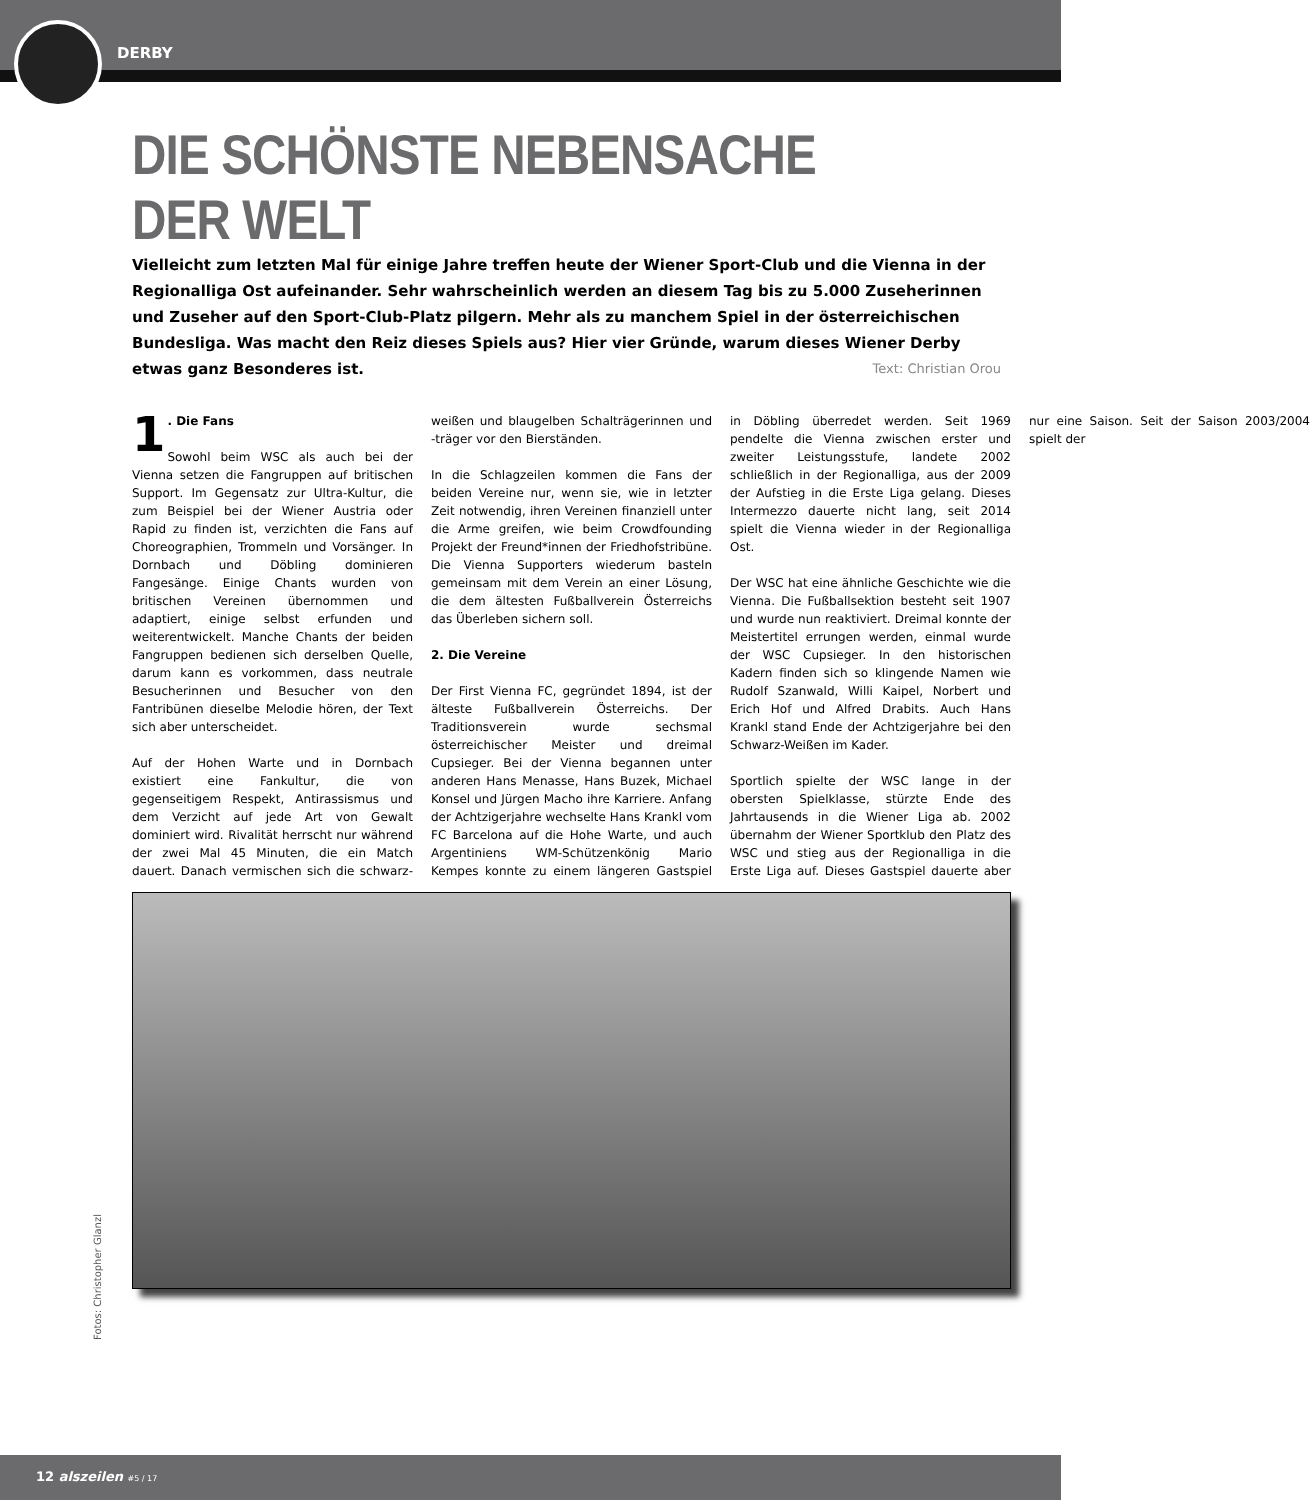DERBY
DIE SCHÖNSTE NEBENSACHE DER WELT
Vielleicht zum letzten Mal für einige Jahre treffen heute der Wiener Sport-Club und die Vienna in der Regionalliga Ost aufeinander. Sehr wahrscheinlich werden an diesem Tag bis zu 5.000 Zuseherinnen und Zuseher auf den Sport-Club-Platz pilgern. Mehr als zu manchem Spiel in der österreichischen Bundesliga. Was macht den Reiz dieses Spiels aus? Hier vier Gründe, warum dieses Wiener Derby etwas ganz Besonderes ist. Text: Christian Orou
1. Die Fans
Sowohl beim WSC als auch bei der Vienna setzen die Fangruppen auf britischen Support. Im Gegensatz zur Ultra-Kultur, die zum Beispiel bei der Wiener Austria oder Rapid zu finden ist, verzichten die Fans auf Choreographien, Trommeln und Vorsänger. In Dornbach und Döbling dominieren Fangesänge. Einige Chants wurden von britischen Vereinen übernommen und adaptiert, einige selbst erfunden und weiterentwickelt. Manche Chants der beiden Fangruppen bedienen sich derselben Quelle, darum kann es vorkommen, dass neutrale Besucherinnen und Besucher von den Fantribünen dieselbe Melodie hören, der Text sich aber unterscheidet.
Auf der Hohen Warte und in Dornbach existiert eine Fankultur, die von gegenseitigem Respekt, Antirassismus und dem Verzicht auf jede Art von Gewalt dominiert wird. Rivalität herrscht nur während der zwei Mal 45 Minuten, die ein Match dauert. Danach vermischen sich die schwarz-weißen und blaugelben Schalträgerinnen und -träger vor den Bierständen.
In die Schlagzeilen kommen die Fans der beiden Vereine nur, wenn sie, wie in letzter Zeit notwendig, ihren Vereinen finanziell unter die Arme greifen, wie beim Crowdfounding Projekt der Freund*innen der Friedhofstribüne. Die Vienna Supporters wiederum basteln gemeinsam mit dem Verein an einer Lösung, die dem ältesten Fußballverein Österreichs das Überleben sichern soll.
2. Die Vereine
Der First Vienna FC, gegründet 1894, ist der älteste Fußballverein Österreichs. Der Traditionsverein wurde sechsmal österreichischer Meister und dreimal Cupsieger. Bei der Vienna begannen unter anderen Hans Menasse, Hans Buzek, Michael Konsel und Jürgen Macho ihre Karriere. Anfang der Achtzigerjahre wechselte Hans Krankl vom FC Barcelona auf die Hohe Warte, und auch Argentiniens WM-Schützenkönig Mario Kempes konnte zu einem längeren Gastspiel in Döbling überredet werden. Seit 1969 pendelte die Vienna zwischen erster und zweiter Leistungsstufe, landete 2002 schließlich in der Regionalliga, aus der 2009 der Aufstieg in die Erste Liga gelang. Dieses Intermezzo dauerte nicht lang, seit 2014 spielt die Vienna wieder in der Regionalliga Ost.
Der WSC hat eine ähnliche Geschichte wie die Vienna. Die Fußballsektion besteht seit 1907 und wurde nun reaktiviert. Dreimal konnte der Meistertitel errungen werden, einmal wurde der WSC Cupsieger. In den historischen Kadern finden sich so klingende Namen wie Rudolf Szanwald, Willi Kaipel, Norbert und Erich Hof und Alfred Drabits. Auch Hans Krankl stand Ende der Achtzigerjahre bei den Schwarz-Weißen im Kader.
Sportlich spielte der WSC lange in der obersten Spielklasse, stürzte Ende des Jahrtausends in die Wiener Liga ab. 2002 übernahm der Wiener Sportklub den Platz des WSC und stieg aus der Regionalliga in die Erste Liga auf. Dieses Gastspiel dauerte aber nur eine Saison. Seit der Saison 2003/2004 spielt der
Fotos: Christopher Glanzl
12 alszeilen #5 / 17